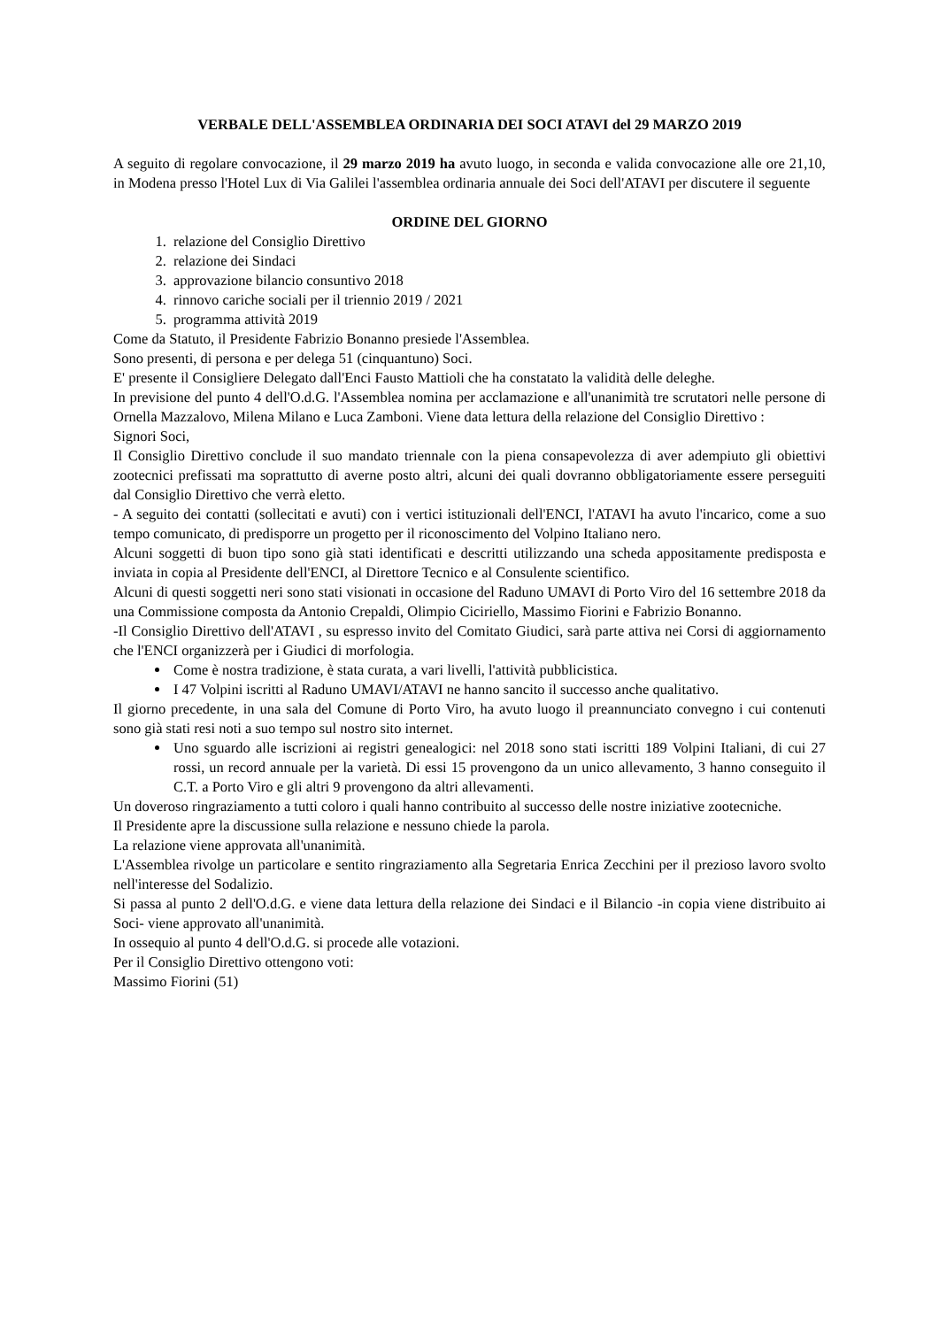VERBALE DELL'ASSEMBLEA ORDINARIA DEI SOCI ATAVI del 29 MARZO 2019
A seguito di regolare convocazione, il 29 marzo 2019 ha avuto luogo, in seconda e valida convocazione alle ore 21,10, in Modena presso l'Hotel Lux di Via Galilei l'assemblea ordinaria annuale dei Soci dell'ATAVI per discutere il seguente
ORDINE DEL GIORNO
1. relazione del Consiglio Direttivo
2. relazione dei Sindaci
3. approvazione bilancio consuntivo 2018
4. rinnovo cariche sociali per il triennio 2019 / 2021
5. programma attività 2019
Come da Statuto, il Presidente Fabrizio Bonanno presiede l'Assemblea.
Sono presenti, di persona e per delega 51 (cinquantuno) Soci.
E' presente il Consigliere Delegato dall'Enci Fausto Mattioli che ha constatato la validità delle deleghe.
In previsione del punto 4 dell'O.d.G. l'Assemblea nomina per acclamazione e all'unanimità tre scrutatori nelle persone di Ornella Mazzalovo, Milena Milano e Luca Zamboni. Viene data lettura della relazione del Consiglio Direttivo :
Signori Soci,
Il Consiglio Direttivo conclude il suo mandato triennale con la piena consapevolezza di aver adempiuto gli obiettivi zootecnici prefissati ma soprattutto di averne posto altri, alcuni dei quali dovranno obbligatoriamente essere perseguiti dal Consiglio Direttivo che verrà eletto.
- A seguito dei contatti (sollecitati e avuti) con i vertici istituzionali dell'ENCI, l'ATAVI ha avuto l'incarico, come a suo tempo comunicato, di predisporre un progetto per il riconoscimento del Volpino Italiano nero.
Alcuni soggetti di buon tipo sono già stati identificati e descritti utilizzando una scheda appositamente predisposta e inviata in copia al Presidente dell'ENCI, al Direttore Tecnico e al Consulente scientifico.
Alcuni di questi soggetti neri sono stati visionati in occasione del Raduno UMAVI di Porto Viro del 16 settembre 2018 da una Commissione composta da Antonio Crepaldi, Olimpio Ciciriello, Massimo Fiorini e Fabrizio Bonanno.
-Il Consiglio Direttivo dell'ATAVI , su espresso invito del Comitato Giudici, sarà parte attiva nei Corsi di aggiornamento che l'ENCI organizzerà per i Giudici di morfologia.
Come è nostra tradizione, è stata curata, a vari livelli, l'attività pubblicistica.
I 47 Volpini iscritti al Raduno UMAVI/ATAVI ne hanno sancito il successo anche qualitativo.
Il giorno precedente, in una sala del Comune di Porto Viro, ha avuto luogo il preannunciato convegno i cui contenuti sono già stati resi noti a suo tempo sul nostro sito internet.
Uno sguardo alle iscrizioni ai registri genealogici: nel 2018 sono stati iscritti 189 Volpini Italiani, di cui 27 rossi, un record annuale per la varietà. Di essi 15 provengono da un unico allevamento, 3 hanno conseguito il C.T. a Porto Viro e gli altri 9 provengono da altri allevamenti.
Un doveroso ringraziamento a tutti coloro i quali hanno contribuito al successo delle nostre iniziative zootecniche.
Il Presidente apre la discussione sulla relazione e nessuno chiede la parola.
La relazione viene approvata all'unanimità.
L'Assemblea rivolge un particolare e sentito ringraziamento alla Segretaria Enrica Zecchini per il prezioso lavoro svolto nell'interesse del Sodalizio.
Si passa al punto 2 dell'O.d.G. e viene data lettura della relazione dei Sindaci e il Bilancio -in copia viene distribuito ai Soci- viene approvato all'unanimità.
In ossequio al punto 4 dell'O.d.G. si procede alle votazioni.
Per il Consiglio Direttivo ottengono voti:
Massimo Fiorini (51)